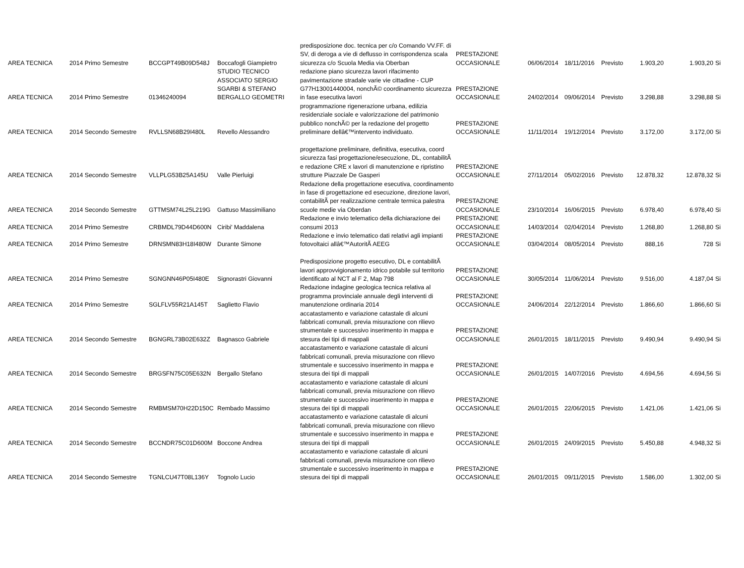| AREA TECNICA | 2014 Primo Semestre | BCCGPT49B09D548J | Boccafogli Giampietro | predisposizione doc. tecnica per c/o Comando VV.FF. di SV, di deroga a vie di deflusso in corrispondenza scala sicurezza c/o Scuola Media via Oberban | PRESTAZIONE OCCASIONALE | 06/06/2014 | 18/11/2016 | Previsto | 1.903,20 | 1.903,20 | Si |
| AREA TECNICA | 2014 Primo Semestre | 01346240094 | STUDIO TECNICO ASSOCIATO SERGIO SGARBI & STEFANO BERGALLO GEOMETRI | redazione piano sicurezza lavori rifacimento pavimentazione stradale varie vie cittadine - CUP G77H13001440004, nonchÃ© coordinamento sicurezza in fase esecutiva lavori | PRESTAZIONE OCCASIONALE | 24/02/2014 | 09/06/2014 | Previsto | 3.298,88 | 3.298,88 | Si |
| AREA TECNICA | 2014 Secondo Semestre | RVLLSN68B29I480L | Revello Alessandro | programmazione rigenerazione urbana, edilizia residenziale sociale e valorizzazione del patrimonio pubblico nonchÃ© per la redazione del progetto preliminare dellâ€™intervento individuato. | PRESTAZIONE OCCASIONALE | 11/11/2014 | 19/12/2014 | Previsto | 3.172,00 | 3.172,00 | Si |
| AREA TECNICA | 2014 Secondo Semestre | VLLPLG53B25A145U | Valle Pierluigi | progettazione preliminare, definitiva, esecutiva, coord sicurezza fasi progettazione/esecuzione, DL, contabilitÃ e redazione CRE x lavori di manutenzione e ripristino strutture Piazzale De Gasperi | PRESTAZIONE OCCASIONALE | 27/11/2014 | 05/02/2016 | Previsto | 12.878,32 | 12.878,32 | Si |
| AREA TECNICA | 2014 Secondo Semestre | GTTMSM74L25L219G | Gattuso Massimiliano | Redazione della progettazione esecutiva, coordinamento in fase di progettazione ed esecuzione, direzione lavori, contabilitÃ per realizzazione centrale termica palestra scuole medie via Oberdan | PRESTAZIONE OCCASIONALE | 23/10/2014 | 16/06/2015 | Previsto | 6.978,40 | 6.978,40 | Si |
| AREA TECNICA | 2014 Primo Semestre | CRBMDL79D44D600N | Ciribi' Maddalena | Redazione e invio telematico della dichiarazione dei consumi 2013 | PRESTAZIONE OCCASIONALE | 14/03/2014 | 02/04/2014 | Previsto | 1.268,80 | 1.268,80 | Si |
| AREA TECNICA | 2014 Primo Semestre | DRNSMN83H18I480W | Durante Simone | Redazione e invio telematico dati relativi agli impianti fotovoltaici allâ€™AutoritÃ AEEG | PRESTAZIONE OCCASIONALE | 03/04/2014 | 08/05/2014 | Previsto | 888,16 | 728 | Si |
| AREA TECNICA | 2014 Primo Semestre | SGNGNN46P05I480E | Signorastri Giovanni | Predisposizione progetto esecutivo, DL e contabilitÃ lavori approvvigionamento idrico potabile sul territorio identificato al NCT al F 2, Map 798 | PRESTAZIONE OCCASIONALE | 30/05/2014 | 11/06/2014 | Previsto | 9.516,00 | 4.187,04 | Si |
| AREA TECNICA | 2014 Primo Semestre | SGLFLV55R21A145T | Saglietto Flavio | Redazione indagine geologica tecnica relativa al programma provinciale annuale degli interventi di manutenzione ordinaria 2014 | PRESTAZIONE OCCASIONALE | 24/06/2014 | 22/12/2014 | Previsto | 1.866,60 | 1.866,60 | Si |
| AREA TECNICA | 2014 Secondo Semestre | BGNGRL73B02E632Z | Bagnasco Gabriele | accatastamento e variazione catastale di alcuni fabbricati comunali, previa misurazione con rilievo strumentale e successivo inserimento in mappa e stesura dei tipi di mappali | PRESTAZIONE OCCASIONALE | 26/01/2015 | 18/11/2015 | Previsto | 9.490,94 | 9.490,94 | Si |
| AREA TECNICA | 2014 Secondo Semestre | BRGSFN75C05E632N | Bergallo Stefano | accatastamento e variazione catastale di alcuni fabbricati comunali, previa misurazione con rilievo strumentale e successivo inserimento in mappa e stesura dei tipi di mappali | PRESTAZIONE OCCASIONALE | 26/01/2015 | 14/07/2016 | Previsto | 4.694,56 | 4.694,56 | Si |
| AREA TECNICA | 2014 Secondo Semestre | RMBMSM70H22D150C | Rembado Massimo | accatastamento e variazione catastale di alcuni fabbricati comunali, previa misurazione con rilievo strumentale e successivo inserimento in mappa e stesura dei tipi di mappali | PRESTAZIONE OCCASIONALE | 26/01/2015 | 22/06/2015 | Previsto | 1.421,06 | 1.421,06 | Si |
| AREA TECNICA | 2014 Secondo Semestre | BCCNDR75C01D600M | Boccone Andrea | accatastamento e variazione catastale di alcuni fabbricati comunali, previa misurazione con rilievo strumentale e successivo inserimento in mappa e stesura dei tipi di mappali | PRESTAZIONE OCCASIONALE | 26/01/2015 | 24/09/2015 | Previsto | 5.450,88 | 4.948,32 | Si |
| AREA TECNICA | 2014 Secondo Semestre | TGNLCU47T08L136Y | Tognolo Lucio | accatastamento e variazione catastale di alcuni fabbricati comunali, previa misurazione con rilievo strumentale e successivo inserimento in mappa e stesura dei tipi di mappali | PRESTAZIONE OCCASIONALE | 26/01/2015 | 09/11/2015 | Previsto | 1.586,00 | 1.302,00 | Si |